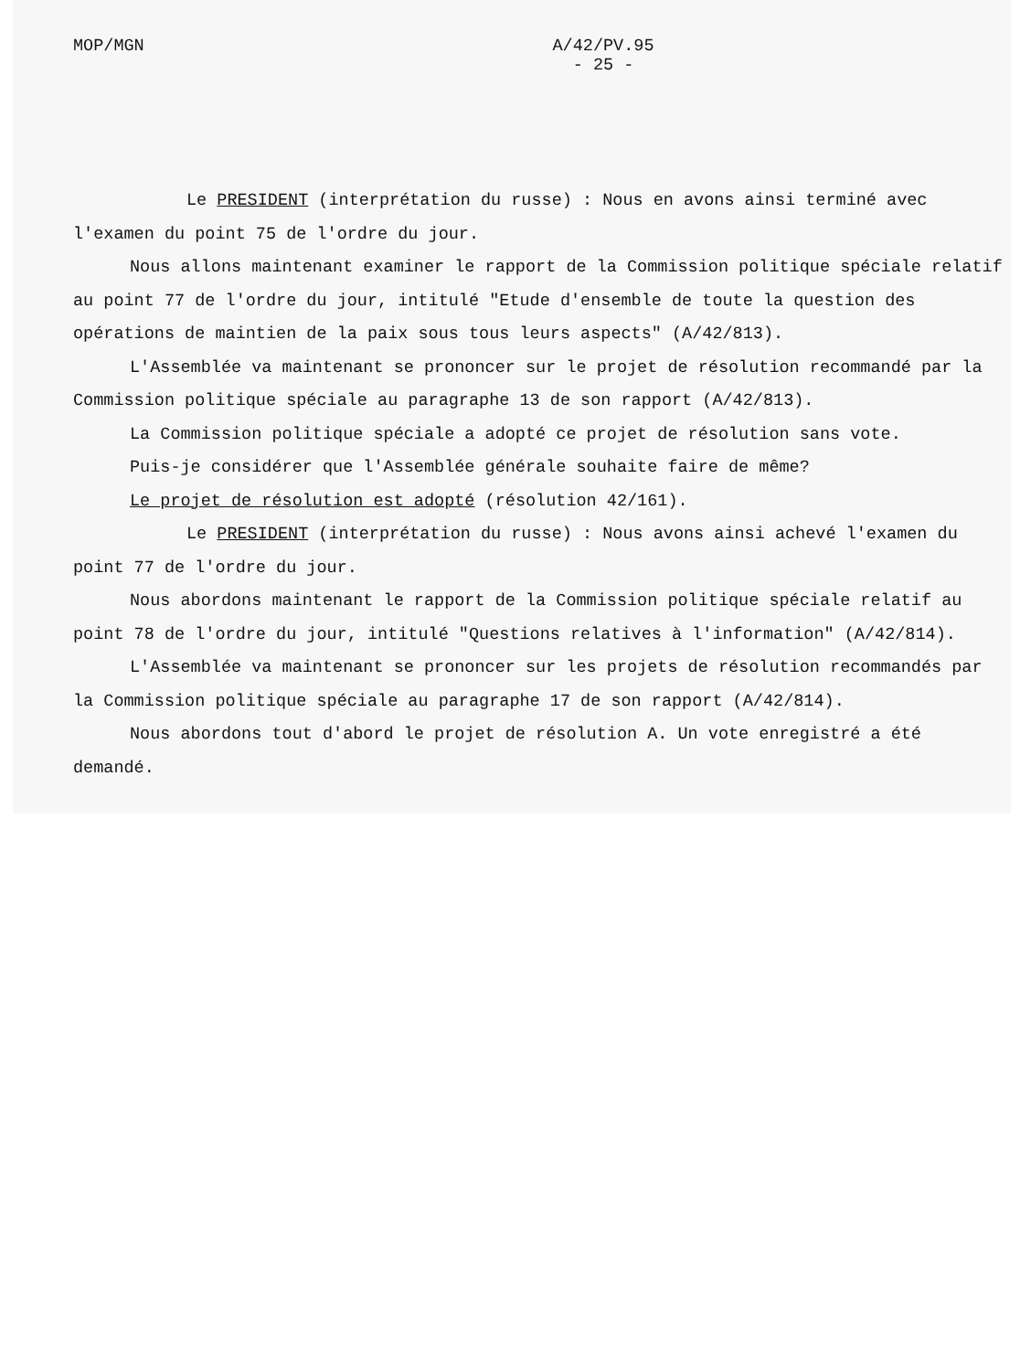MOP/MGN A/42/PV.95
- 25 -
Le PRESIDENT (interprétation du russe) : Nous en avons ainsi terminé avec l'examen du point 75 de l'ordre du jour.
Nous allons maintenant examiner le rapport de la Commission politique spéciale relatif au point 77 de l'ordre du jour, intitulé "Etude d'ensemble de toute la question des opérations de maintien de la paix sous tous leurs aspects" (A/42/813).
L'Assemblée va maintenant se prononcer sur le projet de résolution recommandé par la Commission politique spéciale au paragraphe 13 de son rapport (A/42/813).
La Commission politique spéciale a adopté ce projet de résolution sans vote.
Puis-je considérer que l'Assemblée générale souhaite faire de même?
Le projet de résolution est adopté (résolution 42/161).
Le PRESIDENT (interprétation du russe) : Nous avons ainsi achevé l'examen du point 77 de l'ordre du jour.
Nous abordons maintenant le rapport de la Commission politique spéciale relatif au point 78 de l'ordre du jour, intitulé "Questions relatives à l'information" (A/42/814).
L'Assemblée va maintenant se prononcer sur les projets de résolution recommandés par la Commission politique spéciale au paragraphe 17 de son rapport (A/42/814).
Nous abordons tout d'abord le projet de résolution A. Un vote enregistré a été demandé.